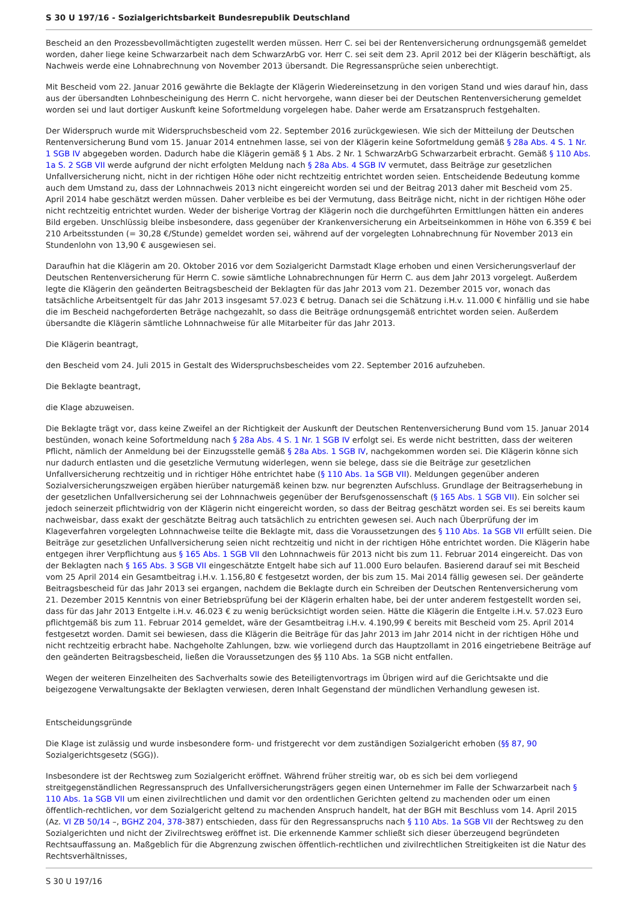S 30 U 197/16 - Sozialgerichtsbarkeit Bundesrepublik Deutschland
Bescheid an den Prozessbevollmächtigten zugestellt werden müssen. Herr C. sei bei der Rentenversicherung ordnungsgemäß gemeldet worden, daher liege keine Schwarzarbeit nach dem SchwarzArbG vor. Herr C. sei seit dem 23. April 2012 bei der Klägerin beschäftigt, als Nachweis werde eine Lohnabrechnung von November 2013 übersandt. Die Regressansprüche seien unberechtigt.
Mit Bescheid vom 22. Januar 2016 gewährte die Beklagte der Klägerin Wiedereinsetzung in den vorigen Stand und wies darauf hin, dass aus der übersandten Lohnbescheinigung des Herrn C. nicht hervorgehe, wann dieser bei der Deutschen Rentenversicherung gemeldet worden sei und laut dortiger Auskunft keine Sofortmeldung vorgelegen habe. Daher werde am Ersatzanspruch festgehalten.
Der Widerspruch wurde mit Widerspruchsbescheid vom 22. September 2016 zurückgewiesen. Wie sich der Mitteilung der Deutschen Rentenversicherung Bund vom 15. Januar 2014 entnehmen lasse, sei von der Klägerin keine Sofortmeldung gemäß § 28a Abs. 4 S. 1 Nr. 1 SGB IV abgegeben worden. Dadurch habe die Klägerin gemäß § 1 Abs. 2 Nr. 1 SchwarzArbG Schwarzarbeit erbracht. Gemäß § 110 Abs. 1a S. 2 SGB VII werde aufgrund der nicht erfolgten Meldung nach § 28a Abs. 4 SGB IV vermutet, dass Beiträge zur gesetzlichen Unfallversicherung nicht, nicht in der richtigen Höhe oder nicht rechtzeitig entrichtet worden seien. Entscheidende Bedeutung komme auch dem Umstand zu, dass der Lohnnachweis 2013 nicht eingereicht worden sei und der Beitrag 2013 daher mit Bescheid vom 25. April 2014 habe geschätzt werden müssen. Daher verbleibe es bei der Vermutung, dass Beiträge nicht, nicht in der richtigen Höhe oder nicht rechtzeitig entrichtet wurden. Weder der bisherige Vortrag der Klägerin noch die durchgeführten Ermittlungen hätten ein anderes Bild ergeben. Unschlüssig bleibe insbesondere, dass gegenüber der Krankenversicherung ein Arbeitseinkommen in Höhe von 6.359 € bei 210 Arbeitsstunden (= 30,28 €/Stunde) gemeldet worden sei, während auf der vorgelegten Lohnabrechnung für November 2013 ein Stundenlohn von 13,90 € ausgewiesen sei.
Daraufhin hat die Klägerin am 20. Oktober 2016 vor dem Sozialgericht Darmstadt Klage erhoben und einen Versicherungsverlauf der Deutschen Rentenversicherung für Herrn C. sowie sämtliche Lohnabrechnungen für Herrn C. aus dem Jahr 2013 vorgelegt. Außerdem legte die Klägerin den geänderten Beitragsbescheid der Beklagten für das Jahr 2013 vom 21. Dezember 2015 vor, wonach das tatsächliche Arbeitsentgelt für das Jahr 2013 insgesamt 57.023 € betrug. Danach sei die Schätzung i.H.v. 11.000 € hinfällig und sie habe die im Bescheid nachgeforderten Beträge nachgezahlt, so dass die Beiträge ordnungsgemäß entrichtet worden seien. Außerdem übersandte die Klägerin sämtliche Lohnnachweise für alle Mitarbeiter für das Jahr 2013.
Die Klägerin beantragt,
den Bescheid vom 24. Juli 2015 in Gestalt des Widerspruchsbescheides vom 22. September 2016 aufzuheben.
Die Beklagte beantragt,
die Klage abzuweisen.
Die Beklagte trägt vor, dass keine Zweifel an der Richtigkeit der Auskunft der Deutschen Rentenversicherung Bund vom 15. Januar 2014 bestünden, wonach keine Sofortmeldung nach § 28a Abs. 4 S. 1 Nr. 1 SGB IV erfolgt sei. Es werde nicht bestritten, dass der weiteren Pflicht, nämlich der Anmeldung bei der Einzugsstelle gemäß § 28a Abs. 1 SGB IV, nachgekommen worden sei. Die Klägerin könne sich nur dadurch entlasten und die gesetzliche Vermutung widerlegen, wenn sie belege, dass sie die Beiträge zur gesetzlichen Unfallversicherung rechtzeitig und in richtiger Höhe entrichtet habe (§ 110 Abs. 1a SGB VII). Meldungen gegenüber anderen Sozialversicherungszweigen ergäben hierüber naturgemäß keinen bzw. nur begrenzten Aufschluss. Grundlage der Beitragserhebung in der gesetzlichen Unfallversicherung sei der Lohnnachweis gegenüber der Berufsgenossenschaft (§ 165 Abs. 1 SGB VII). Ein solcher sei jedoch seinerzeit pflichtwidrig von der Klägerin nicht eingereicht worden, so dass der Beitrag geschätzt worden sei. Es sei bereits kaum nachweisbar, dass exakt der geschätzte Beitrag auch tatsächlich zu entrichten gewesen sei. Auch nach Überprüfung der im Klageverfahren vorgelegten Lohnnachweise teilte die Beklagte mit, dass die Voraussetzungen des § 110 Abs. 1a SGB VII erfüllt seien. Die Beiträge zur gesetzlichen Unfallversicherung seien nicht rechtzeitig und nicht in der richtigen Höhe entrichtet worden. Die Klägerin habe entgegen ihrer Verpflichtung aus § 165 Abs. 1 SGB VII den Lohnnachweis für 2013 nicht bis zum 11. Februar 2014 eingereicht. Das von der Beklagten nach § 165 Abs. 3 SGB VII eingeschätzte Entgelt habe sich auf 11.000 Euro belaufen. Basierend darauf sei mit Bescheid vom 25 April 2014 ein Gesamtbeitrag i.H.v. 1.156,80 € festgesetzt worden, der bis zum 15. Mai 2014 fällig gewesen sei. Der geänderte Beitragsbescheid für das Jahr 2013 sei ergangen, nachdem die Beklagte durch ein Schreiben der Deutschen Rentenversicherung vom 21. Dezember 2015 Kenntnis von einer Betriebsprüfung bei der Klägerin erhalten habe, bei der unter anderem festgestellt worden sei, dass für das Jahr 2013 Entgelte i.H.v. 46.023 € zu wenig berücksichtigt worden seien. Hätte die Klägerin die Entgelte i.H.v. 57.023 Euro pflichtgemäß bis zum 11. Februar 2014 gemeldet, wäre der Gesamtbeitrag i.H.v. 4.190,99 € bereits mit Bescheid vom 25. April 2014 festgesetzt worden. Damit sei bewiesen, dass die Klägerin die Beiträge für das Jahr 2013 im Jahr 2014 nicht in der richtigen Höhe und nicht rechtzeitig erbracht habe. Nachgeholte Zahlungen, bzw. wie vorliegend durch das Hauptzollamt in 2016 eingetriebene Beiträge auf den geänderten Beitragsbescheid, ließen die Voraussetzungen des §§ 110 Abs. 1a SGB nicht entfallen.
Wegen der weiteren Einzelheiten des Sachverhalts sowie des Beteiligtenvortrags im Übrigen wird auf die Gerichtsakte und die beigezogene Verwaltungsakte der Beklagten verwiesen, deren Inhalt Gegenstand der mündlichen Verhandlung gewesen ist.
Entscheidungsgründe
Die Klage ist zulässig und wurde insbesondere form- und fristgerecht vor dem zuständigen Sozialgericht erhoben (§§ 87, 90 Sozialgerichtsgesetz (SGG)).
Insbesondere ist der Rechtsweg zum Sozialgericht eröffnet. Während früher streitig war, ob es sich bei dem vorliegend streitgegenständlichen Regressanspruch des Unfallversicherungsträgers gegen einen Unternehmer im Falle der Schwarzarbeit nach § 110 Abs. 1a SGB VII um einen zivilrechtlichen und damit vor den ordentlichen Gerichten geltend zu machenden oder um einen öffentlich-rechtlichen, vor dem Sozialgericht geltend zu machenden Anspruch handelt, hat der BGH mit Beschluss vom 14. April 2015 (Az. VI ZB 50/14 –, BGHZ 204, 378-387) entschieden, dass für den Regressanspruchs nach § 110 Abs. 1a SGB VII der Rechtsweg zu den Sozialgerichten und nicht der Zivilrechtsweg eröffnet ist. Die erkennende Kammer schließt sich dieser überzeugend begründeten Rechtsauffassung an. Maßgeblich für die Abgrenzung zwischen öffentlich-rechtlichen und zivilrechtlichen Streitigkeiten ist die Natur des Rechtsverhältnisses,
S 30 U 197/16